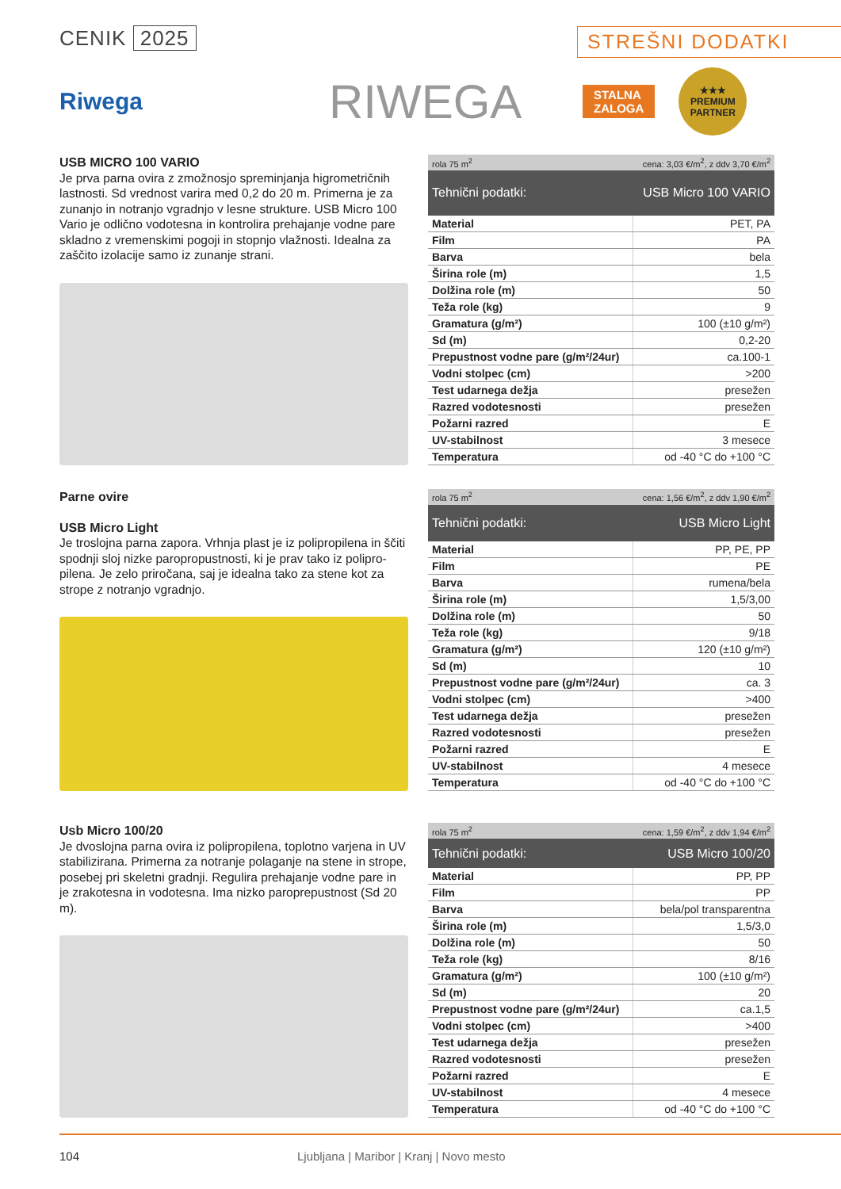CENIK 2025
STREŠNI DODATKI
Riwega
RIWEGA
STALNA
ZALOGA
★★★
PREMIUM
PARTNER
USB MICRO 100 VARIO
Je prva parna ovira z zmožnosjo spreminjanja higrometričnih lastnosti. Sd vrednost varira med 0,2 do 20 m. Primerna je za zunanjo in notranjo vgradnjo v lesne strukture. USB Micro 100 Vario je odlično vodotesna in kontrolira prehajanje vodne pare skladno z vremenskimi pogoji in stopnjo vlažnosti. Idealna za zaščito izolacije samo iz zunanje strani.
| rola 75 m<sup>2</sup> | cena: 3,03 €/m<sup>2</sup>, z ddv 3,70 €/m<sup>2</sup> |
| Tehnični podatki: | USB Micro 100 VARIO |
| Material | PET, PA |
| Film | PA |
| Barva | bela |
| Širina role (m) | 1,5 |
| Dolžina role (m) | 50 |
| Teža role (kg) | 9 |
| Gramatura (g/m²) | 100 (±10 g/m²) |
| Sd (m) | 0,2-20 |
| Prepustnost vodne pare (g/m²/24ur) | ca.100-1 |
| Vodni stolpec (cm) | >200 |
| Test udarnega dežja | presežen |
| Razred vodotesnosti | presežen |
| Požarni razred | E |
| UV-stabilnost | 3 mesece |
| Temperatura | od -40 °C do +100 °C |
Parne ovire
USB Micro Light
Je troslojna parna zapora. Vrhnja plast je iz polipropilena in ščiti spodnji sloj nizke paropropustnosti, ki je prav tako iz polipro­pilena. Je zelo priročana, saj je idealna tako za stene kot za strope z notranjo vgradnjo.
| rola 75 m<sup>2</sup> | cena: 1,56 €/m<sup>2</sup>, z ddv 1,90 €/m<sup>2</sup> |
| Tehnični podatki: | USB Micro Light |
| Material | PP, PE, PP |
| Film | PE |
| Barva | rumena/bela |
| Širina role (m) | 1,5/3,00 |
| Dolžina role (m) | 50 |
| Teža role (kg) | 9/18 |
| Gramatura (g/m²) | 120 (±10 g/m²) |
| Sd (m) | 10 |
| Prepustnost vodne pare (g/m²/24ur) | ca. 3 |
| Vodni stolpec (cm) | >400 |
| Test udarnega dežja | presežen |
| Razred vodotesnosti | presežen |
| Požarni razred | E |
| UV-stabilnost | 4 mesece |
| Temperatura | od -40 °C do +100 °C |
Usb Micro 100/20
Je dvoslojna parna ovira iz polipropilena, toplotno varjena in UV stabilizirana. Primerna za notranje polaganje na stene in strope, posebej pri skeletni gradnji. Regulira prehajanje vodne pare in je zrakotesna in vodotesna. Ima nizko paroprepustnost (Sd 20 m).
| rola 75 m<sup>2</sup> | cena: 1,59 €/m<sup>2</sup>, z ddv 1,94 €/m<sup>2</sup> |
| Tehnični podatki: | USB Micro 100/20 |
| Material | PP, PP |
| Film | PP |
| Barva | bela/pol transparentna |
| Širina role (m) | 1,5/3,0 |
| Dolžina role (m) | 50 |
| Teža role (kg) | 8/16 |
| Gramatura (g/m²) | 100 (±10 g/m²) |
| Sd (m) | 20 |
| Prepustnost vodne pare (g/m²/24ur) | ca.1,5 |
| Vodni stolpec (cm) | >400 |
| Test udarnega dežja | presežen |
| Razred vodotesnosti | presežen |
| Požarni razred | E |
| UV-stabilnost | 4 mesece |
| Temperatura | od -40 °C do +100 °C |
104 Ljubljana | Maribor | Kranj | Novo mesto